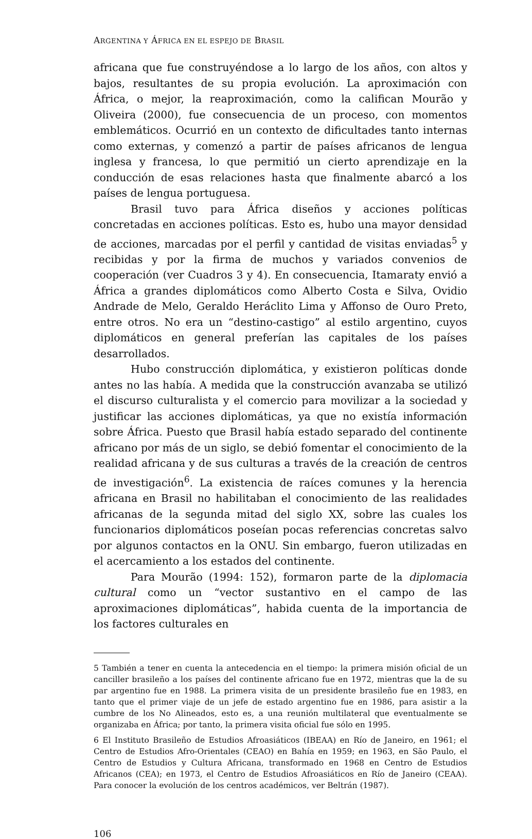ARGENTINA Y ÁFRICA EN EL ESPEJO DE BRASIL
africana que fue construyéndose a lo largo de los años, con altos y bajos, resultantes de su propia evolución. La aproximación con África, o mejor, la reaproximación, como la califican Mourão y Oliveira (2000), fue consecuencia de un proceso, con momentos emblemáticos. Ocurrió en un contexto de dificultades tanto internas como externas, y comenzó a partir de países africanos de lengua inglesa y francesa, lo que permitió un cierto aprendizaje en la conducción de esas relaciones hasta que finalmente abarcó a los países de lengua portuguesa.
Brasil tuvo para África diseños y acciones políticas concretadas en acciones políticas. Esto es, hubo una mayor densidad de acciones, marcadas por el perfil y cantidad de visitas enviadas<sup>5</sup> y recibidas y por la firma de muchos y variados convenios de cooperación (ver Cuadros 3 y 4). En consecuencia, Itamaraty envió a África a grandes diplomáticos como Alberto Costa e Silva, Ovidio Andrade de Melo, Geraldo Heráclito Lima y Affonso de Ouro Preto, entre otros. No era un “destino-castigo” al estilo argentino, cuyos diplomáticos en general preferían las capitales de los países desarrollados.
Hubo construcción diplomática, y existieron políticas donde antes no las había. A medida que la construcción avanzaba se utilizó el discurso culturalista y el comercio para movilizar a la sociedad y justificar las acciones diplomáticas, ya que no existía información sobre África. Puesto que Brasil había estado separado del continente africano por más de un siglo, se debió fomentar el conocimiento de la realidad africana y de sus culturas a través de la creación de centros de investigación<sup>6</sup>. La existencia de raíces comunes y la herencia africana en Brasil no habilitaban el conocimiento de las realidades africanas de la segunda mitad del siglo XX, sobre las cuales los funcionarios diplomáticos poseían pocas referencias concretas salvo por algunos contactos en la ONU. Sin embargo, fueron utilizadas en el acercamiento a los estados del continente.
Para Mourão (1994: 152), formaron parte de la diplomacia cultural como un “vector sustantivo en el campo de las aproximaciones diplomáticas”, habida cuenta de la importancia de los factores culturales en
5 También a tener en cuenta la antecedencia en el tiempo: la primera misión oficial de un canciller brasileño a los países del continente africano fue en 1972, mientras que la de su par argentino fue en 1988. La primera visita de un presidente brasileño fue en 1983, en tanto que el primer viaje de un jefe de estado argentino fue en 1986, para asistir a la cumbre de los No Alineados, esto es, a una reunión multilateral que eventualmente se organizaba en África; por tanto, la primera visita oficial fue sólo en 1995.
6 El Instituto Brasileño de Estudios Afroasiáticos (IBEAA) en Río de Janeiro, en 1961; el Centro de Estudios Afro-Orientales (CEAO) en Bahía en 1959; en 1963, en São Paulo, el Centro de Estudios y Cultura Africana, transformado en 1968 en Centro de Estudios Africanos (CEA); en 1973, el Centro de Estudios Afroasiáticos en Río de Janeiro (CEAA). Para conocer la evolución de los centros académicos, ver Beltrán (1987).
106